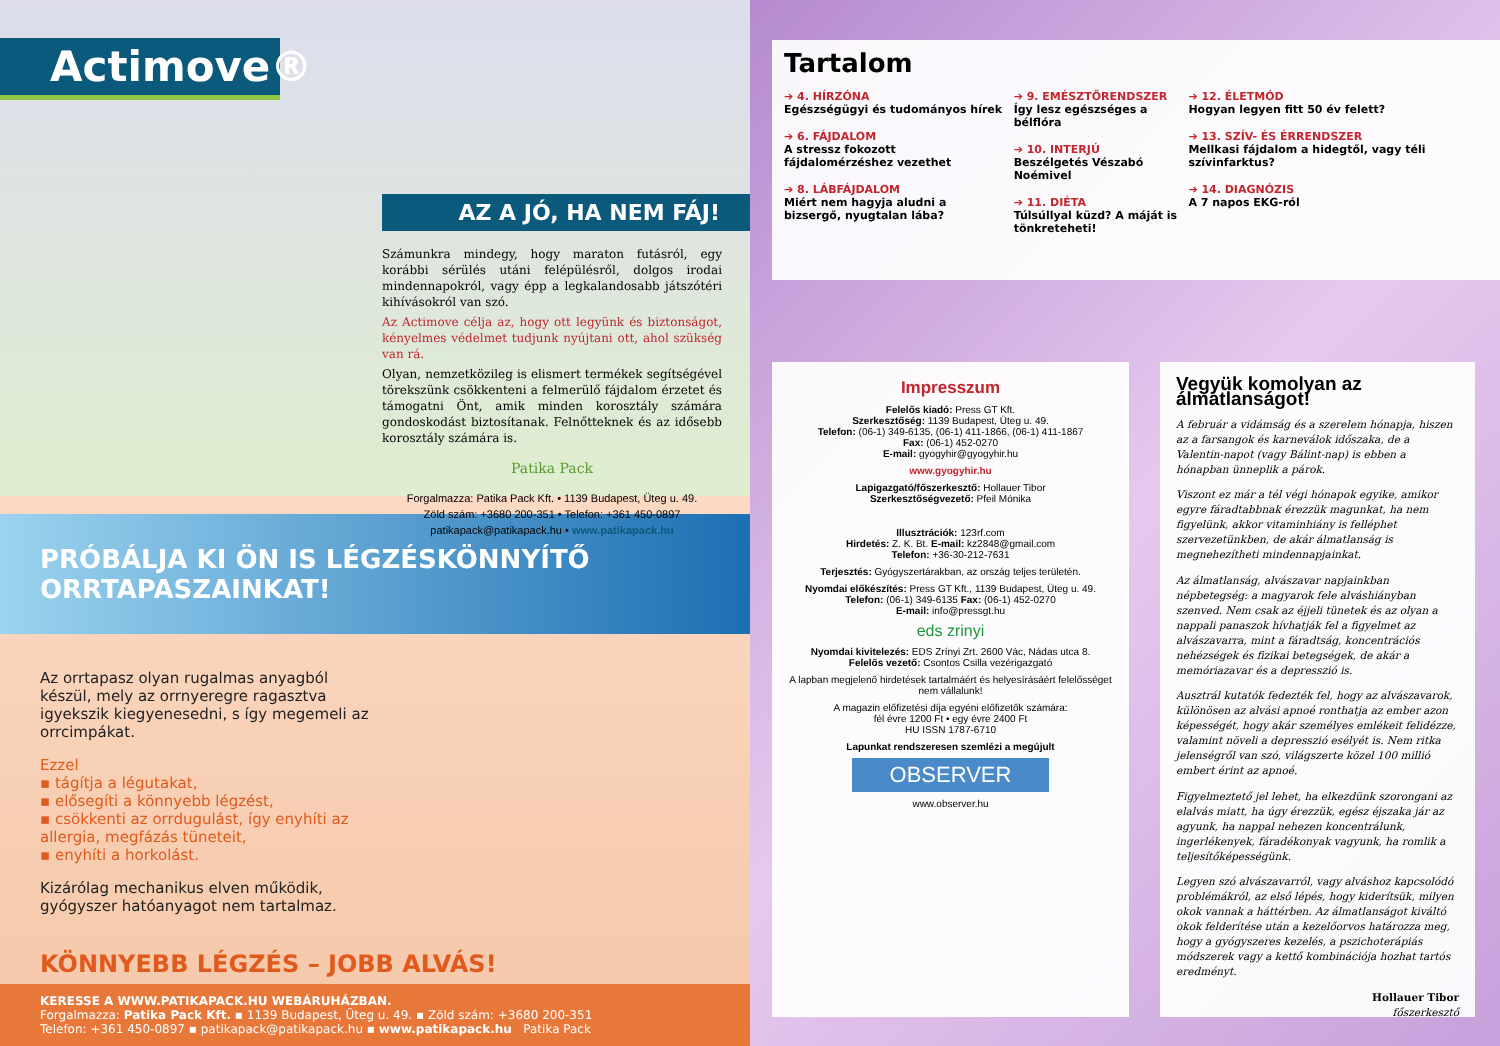Actimove®
AZ A JÓ, HA NEM FÁJ!
Számunkra mindegy, hogy maraton futásról, egy korábbi sérülés utáni felépülésről, dolgos irodai mindennapokról, vagy épp a legkalandosabb játszótéri kihívásokról van szó.
Az Actimove célja az, hogy ott legyünk és biztonságot, kényelmes védelmet tudjunk nyújtani ott, ahol szükség van rá.
Olyan, nemzetközileg is elismert termékek segítségével törekszünk csökkenteni a felmerülő fájdalom érzetet és támogatni Önt, amik minden korosztály számára gondoskodást biztosítanak. Felnőtteknek és az idősebb korosztály számára is.
Patika Pack
Forgalmazza: Patika Pack Kft. • 1139 Budapest, Üteg u. 49.
Zöld szám: +3680 200-351 • Telefon: +361 450-0897
patikapack@patikapack.hu • www.patikapack.hu
PRÓBÁLJA KI ÖN IS LÉGZÉSKÖNNYÍTŐ ORRTAPASZAINKAT!
Az orrtapasz olyan rugalmas anyagból készül, mely az orrnyeregre ragasztva igyekszik kiegyenesedni, s így megemeli az orrcimpákat.
Ezzel
▪ tágítja a légutakat,
▪ elősegíti a könnyebb légzést,
▪ csökkenti az orrdugulást, így enyhíti az allergia, megfázás tüneteit,
▪ enyhíti a horkolást.
Kizárólag mechanikus elven működik, gyógyszer hatóanyagot nem tartalmaz.
KÖNNYEBB LÉGZÉS – JOBB ALVÁS!
KERESSE A WWW.PATIKAPACK.HU WEBÁRUHÁZBAN.
Forgalmazza: Patika Pack Kft. ▪ 1139 Budapest, Üteg u. 49. ▪ Zöld szám: +3680 200-351
Telefon: +361 450-0897 ▪ patikapack@patikapack.hu ▪ www.patikapack.hu Patika Pack
Tartalom
➔ 4. HÍRZÓNA
Egészségügyi és tudományos hírek
➔ 6. FÁJDALOM
A stressz fokozott fájdalomérzéshez vezethet
➔ 8. LÁBFÁJDALOM
Miért nem hagyja aludni a bizsergő, nyugtalan lába?
➔ 9. EMÉSZTŐRENDSZER
Így lesz egészséges a bélflóra
➔ 10. INTERJÚ
Beszélgetés Vészabó Noémivel
➔ 11. DIÉTA
Túlsúllyal küzd? A máját is tönkreteheti!
➔ 12. ÉLETMÓD
Hogyan legyen fitt 50 év felett?
➔ 13. SZÍV- ÉS ÉRRENDSZER
Mellkasi fájdalom a hidegtől, vagy téli szívinfarktus?
➔ 14. DIAGNÓZIS
A 7 napos EKG-ról
Impresszum
Felelős kiadó: Press GT Kft.
Szerkesztőség: 1139 Budapest, Üteg u. 49.
Telefon: (06-1) 349-6135, (06-1) 411-1866, (06-1) 411-1867
Fax: (06-1) 452-0270
E-mail: gyogyhir@gyogyhir.hu
www.gyogyhir.hu
Lapigazgató/főszerkesztő: Hollauer Tibor
Szerkesztőségvezető: Pfeil Mónika
Illusztrációk: 123rf.com
Hirdetés: Z. K. Bt. E-mail: kz2848@gmail.com
Telefon: +36-30-212-7631
Terjesztés: Gyógyszertárakban, az ország teljes területén.
Nyomdai előkészítés: Press GT Kft., 1139 Budapest, Üteg u. 49.
Telefon: (06-1) 349-6135 Fax: (06-1) 452-0270
E-mail: info@pressgt.hu
eds zrinyi
Nyomdai kivitelezés: EDS Zrínyi Zrt. 2600 Vác, Nádas utca 8.
Felelős vezető: Csontos Csilla vezérigazgató
A lapban megjelenő hirdetések tartalmáért és helyesírásáért felelősséget nem vállalunk!
A magazin előfizetési díja egyéni előfizetők számára:
fél évre 1200 Ft • egy évre 2400 Ft
HU ISSN 1787-6710
Lapunkat rendszeresen szemlézi a megújult
OBSERVER
www.observer.hu
Vegyük komolyan az álmatlanságot!
A február a vidámság és a szerelem hónapja, hiszen az a farsangok és karneválok időszaka, de a Valentin-napot (vagy Bálint-nap) is ebben a hónapban ünneplik a párok.
Viszont ez már a tél végi hónapok egyike, amikor egyre fáradtabbnak érezzük magunkat, ha nem figyelünk, akkor vitaminhiány is felléphet szervezetünkben, de akár álmatlanság is megnehezítheti mindennapjainkat.
Az álmatlanság, alvászavar napjainkban népbetegség: a magyarok fele alváshiányban szenved. Nem csak az éjjeli tünetek és az olyan a nappali panaszok hívhatják fel a figyelmet az alvászavarra, mint a fáradtság, koncentrációs nehézségek és fizikai betegségek, de akár a memóriazavar és a depresszió is.
Ausztrál kutatók fedezték fel, hogy az alvászavarok, különösen az alvási apnoé ronthatja az ember azon képességét, hogy akár személyes emlékeit felidézze, valamint növeli a depresszió esélyét is. Nem ritka jelenségről van szó, világszerte közel 100 millió embert érint az apnoé.
Figyelmeztető jel lehet, ha elkezdünk szorongani az elalvás miatt, ha úgy érezzük, egész éjszaka jár az agyunk, ha nappal nehezen koncentrálunk, ingerlékenyek, fáradékonyak vagyunk, ha romlik a teljesítőképességünk.
Legyen szó alvászavarról, vagy alváshoz kapcsolódó problémákról, az első lépés, hogy kiderítsük, milyen okok vannak a háttérben. Az álmatlanságot kiváltó okok felderítése után a kezelőorvos határozza meg, hogy a gyógyszeres kezelés, a pszichoterápiás módszerek vagy a kettő kombinációja hozhat tartós eredményt.
Hollauer Tibor
főszerkesztő